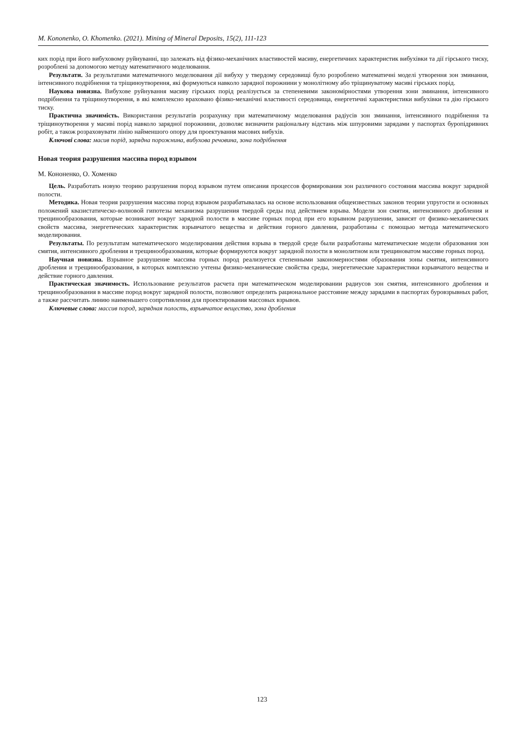M. Kononenko, O. Khomenko. (2021). Mining of Mineral Deposits, 15(2), 111-123
ких порід при його вибуховому руйнуванні, що залежать від фізико-механічних властивостей масиву, енергетичних характеристик вибухівки та дії гірського тиску, розроблені за допомогою методу математичного моделювання.
Результати. За результатами математичного моделювання дії вибуху у твердому середовищі було розроблено математичні моделі утворення зон зминання, інтенсивного подрібнення та тріщиноутворення, які формуються навколо зарядної порожнини у монолітному або тріщинуватому масиві гірських порід.
Наукова новизна. Вибухове руйнування масиву гірських порід реалізується за степеневими закономірностями утворення зони зминання, інтенсивного подрібнення та тріщиноутворення, в які комплексно враховано фізико-механічні властивості середовища, енергетичні характеристики вибухівки та дію гірського тиску.
Практична значимість. Використання результатів розрахунку при математичному моделювання радіусів зон зминання, інтенсивного подрібнення та тріщиноутворення у масиві порід навколо зарядної порожнини, дозволяє визначити раціональну відстань між шпуровими зарядами у паспортах буропідривних робіт, а також розраховувати лінію найменшого опору для проектування масових вибухів.
Ключові слова: масив порід, зарядна порожнина, вибухова речовина, зона подрібнення
Новая теория разрушения массива пород взрывом
М. Кононенко, О. Хоменко
Цель. Разработать новую теорию разрушения пород взрывом путем описания процессов формирования зон различного состояния массива вокруг зарядной полости.
Методика. Новая теория разрушения массива пород взрывом разрабатывалась на основе использования общеизвестных законов теории упругости и основных положений квазистатическо-волновой гипотезы механизма разрушения твердой среды под действием взрыва. Модели зон смятия, интенсивного дробления и трещинообразования, которые возникают вокруг зарядной полости в массиве горных пород при его взрывном разрушении, зависят от физико-механических свойств массива, энергетических характеристик взрывчатого вещества и действия горного давления, разработаны с помощью метода математического моделирования.
Результаты. По результатам математического моделирования действия взрыва в твердой среде были разработаны математические модели образования зон смятия, интенсивного дробления и трещинообразования, которые формируются вокруг зарядной полости в монолитном или трещиноватом массиве горных пород.
Научная новизна. Взрывное разрушение массива горных пород реализуется степенными закономерностями образования зоны смятия, интенсивного дробления и трещинообразования, в которых комплексно учтены физико-механические свойства среды, энергетические характеристики взрывчатого вещества и действие горного давления.
Практическая значимость. Использование результатов расчета при математическом моделировании радиусов зон смятия, интенсивного дробления и трещинообразования в массиве пород вокруг зарядной полости, позволяют определить рациональное расстояние между зарядами в паспортах буровзрывных работ, а также рассчитать линию наименьшего сопротивления для проектирования массовых взрывов.
Ключевые слова: массив пород, зарядная полость, взрывчатое вещество, зона дробления
123